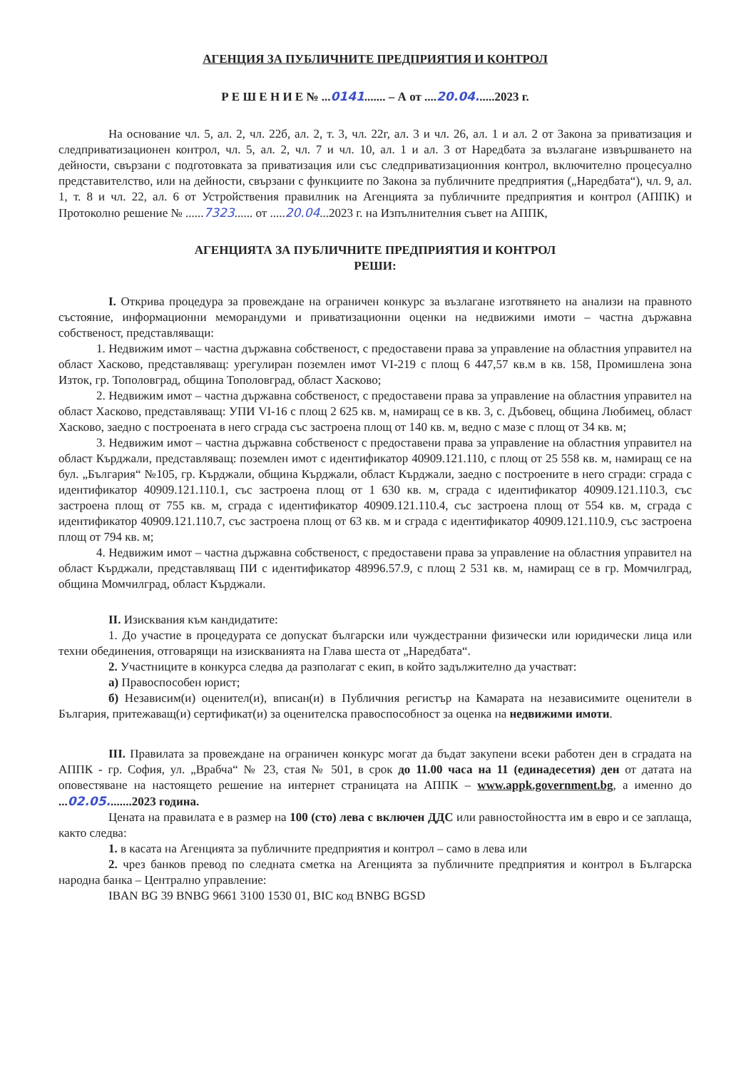АГЕНЦИЯ ЗА ПУБЛИЧНИТЕ ПРЕДПРИЯТИЯ И КОНТРОЛ
Р Е Ш Е Н И Е № ...0141....... – А от ....20.04......2023 г.
На основание чл. 5, ал. 2, чл. 22б, ал. 2, т. 3, чл. 22г, ал. 3 и чл. 26, ал. 1 и ал. 2 от Закона за приватизация и следприватизационен контрол, чл. 5, ал. 2, чл. 7 и чл. 10, ал. 1 и ал. 3 от Наредбата за възлагане извършването на дейности, свързани с подготовката за приватизация или със следприватизационния контрол, включително процесуално представителство, или на дейности, свързани с функциите по Закона за публичните предприятия („Наредбата“), чл. 9, ал. 1, т. 8 и чл. 22, ал. 6 от Устройствения правилник на Агенцията за публичните предприятия и контрол (АППК) и Протоколно решение № ......7323...... от .....20.04...2023 г. на Изпълнителния съвет на АППК,
АГЕНЦИЯТА ЗА ПУБЛИЧНИТЕ ПРЕДПРИЯТИЯ И КОНТРОЛ
РЕШИ:
I. Открива процедура за провеждане на ограничен конкурс за възлагане изготвянето на анализи на правното състояние, информационни меморандуми и приватизационни оценки на недвижими имоти – частна държавна собственост, представляващи:
1. Недвижим имот – частна държавна собственост, с предоставени права за управление на областния управител на област Хасково, представляващ: урегулиран поземлен имот VI-219 с площ 6 447,57 кв.м в кв. 158, Промишлена зона Изток, гр. Тополовград, община Тополовград, област Хасково;
2. Недвижим имот – частна държавна собственост, с предоставени права за управление на областния управител на област Хасково, представляващ: УПИ VI-16 с площ 2 625 кв. м, намиращ се в кв. 3, с. Дъбовец, община Любимец, област Хасково, заедно с построената в него сграда със застроена площ от 140 кв. м, ведно с мазе с площ от 34 кв. м;
3. Недвижим имот – частна държавна собственост с предоставени права за управление на областния управител на област Кърджали, представляващ: поземлен имот с идентификатор 40909.121.110, с площ от 25 558 кв. м, намиращ се на бул. „България“ №105, гр. Кърджали, община Кърджали, област Кърджали, заедно с построените в него сгради: сграда с идентификатор 40909.121.110.1, със застроена площ от 1 630 кв. м, сграда с идентификатор 40909.121.110.3, със застроена площ от 755 кв. м, сграда с идентификатор 40909.121.110.4, със застроена площ от 554 кв. м, сграда с идентификатор 40909.121.110.7, със застроена площ от 63 кв. м и сграда с идентификатор 40909.121.110.9, със застроена площ от 794 кв. м;
4. Недвижим имот – частна държавна собственост, с предоставени права за управление на областния управител на област Кърджали, представляващ ПИ с идентификатор 48996.57.9, с площ 2 531 кв. м, намиращ се в гр. Момчилград, община Момчилград, област Кърджали.
II. Изисквания към кандидатите:
1. До участие в процедурата се допускат български или чуждестранни физически или юридически лица или техни обединения, отговарящи на изискванията на Глава шеста от „Наредбата“.
2. Участниците в конкурса следва да разполагат с екип, в който задължително да участват:
а) Правоспособен юрист;
б) Независим(и) оценител(и), вписан(и) в Публичния регистър на Камарата на независимите оценители в България, притежаващ(и) сертификат(и) за оценителска правоспособност за оценка на недвижими имоти.
III. Правилата за провеждане на ограничен конкурс могат да бъдат закупени всеки работен ден в сградата на АППК - гр. София, ул. „Врабча“ № 23, стая № 501, в срок до 11.00 часа на 11 (единадесетия) ден от датата на оповестяване на настоящето решение на интернет страницата на АППК – www.appk.government.bg, а именно до ...02.05........2023 година.
Цената на правилата е в размер на 100 (сто) лева с включен ДДС или равностойността им в евро и се заплаща, както следва:
1. в касата на Агенцията за публичните предприятия и контрол – само в лева или
2. чрез банков превод по следната сметка на Агенцията за публичните предприятия и контрол в Българска народна банка – Централно управление:
IBAN BG 39 BNBG 9661 3100 1530 01, BIC код BNBG BGSD